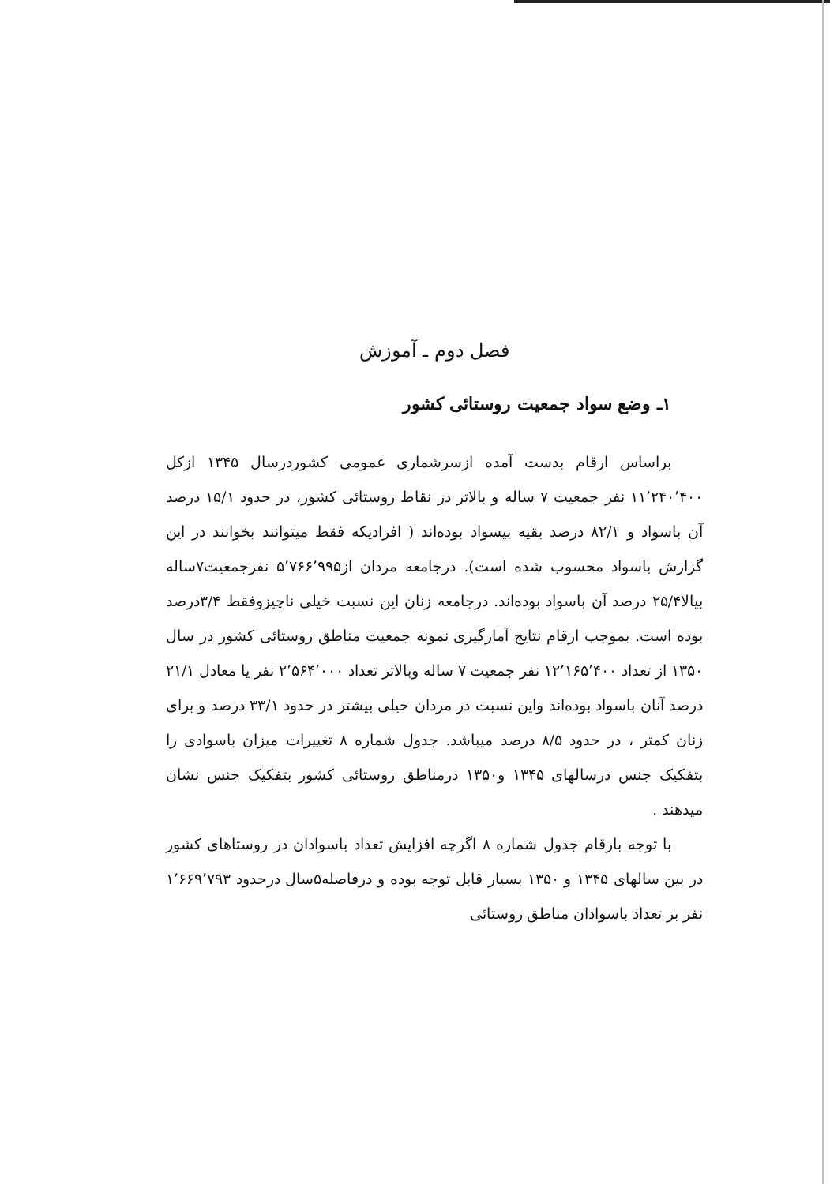فصل دوم ـ آموزش
۱ـ وضع سواد جمعیت روستائی کشور
براساس ارقام بدست آمده ازسرشماری عمومی کشوردرسال ۱۳۴۵ ازکل ۱۱٬۲۴۰٬۴۰۰ نفر جمعیت ۷ ساله و بالاتر در نقاط روستائی کشور، در حدود ۱۵/۱ درصد آن باسواد و ۸۲/۱ درصد بقیه بیسواد بوده‌اند ( افرادیکه فقط میتوانند بخوانند در این گزارش باسواد محسوب شده است). درجامعه مردان از۵٬۷۶۶٬۹۹۵ نفرجمعیت۷ساله بیالا۲۵/۴ درصد آن باسواد بوده‌اند. درجامعه زنان این نسبت خیلی ناچیزوفقط ۳/۴درصد بوده است. بموجب ارقام نتایج آمارگیری نمونه جمعیت مناطق روستائی کشور در سال ۱۳۵۰ از تعداد ۱۲٬۱۶۵٬۴۰۰ نفر جمعیت ۷ ساله وبالاتر تعداد ۲٬۵۶۴٬۰۰۰ نفر یا معادل ۲۱/۱ درصد آنان باسواد بوده‌اند واین نسبت در مردان خیلی بیشتر در حدود ۳۳/۱ درصد و برای زنان کمتر ، در حدود ۸/۵ درصد میباشد. جدول شماره ۸ تغییرات میزان باسوادی را بتفکیک جنس درسالهای ۱۳۴۵ و۱۳۵۰ درمناطق روستائی کشور بتفکیک جنس نشان میدهند .
با توجه بارقام جدول شماره ۸ اگرچه افزایش تعداد باسوادان در روستاهای کشور در بین سالهای ۱۳۴۵ و ۱۳۵۰ بسیار قابل توجه بوده و درفاصله۵سال درحدود ۱٬۶۶۹٬۷۹۳ نفر بر تعداد باسوادان مناطق روستائی